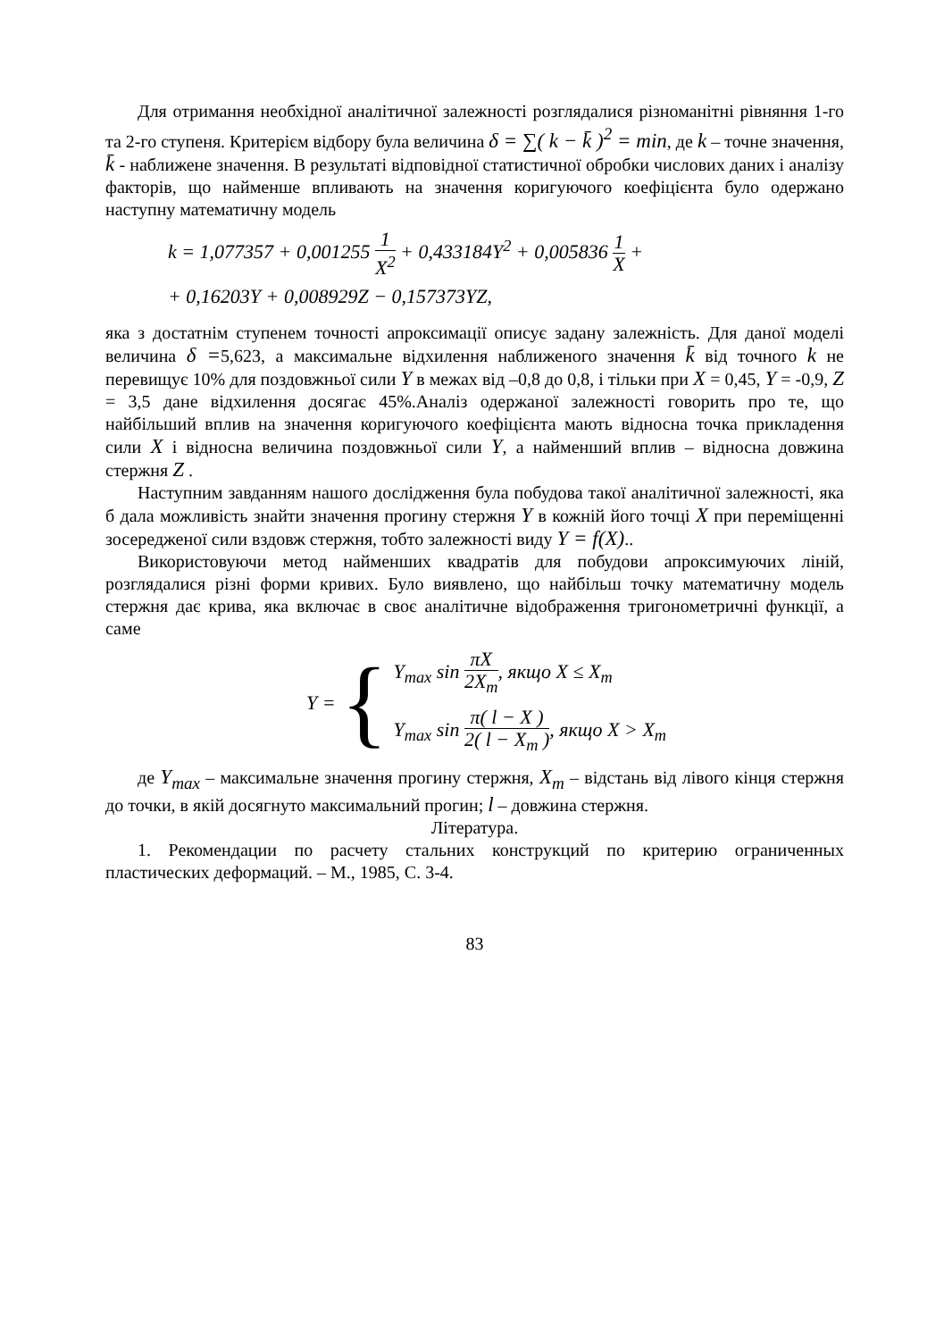Для отримання необхідної аналітичної залежності розглядалися різноманітні рівняння 1-го та 2-го ступеня. Критерієм відбору була величина δ = ∑( k − k̄ )<sup>2</sup> = min, де k – точне значення, k̄ - наближене значення. В результаті відповідної статистичної обробки числових даних і аналізу факторів, що найменше впливають на значення коригуючого коефіцієнта було одержано наступну математичну модель
k = 1,077357 + 0,001255 1 X<sup>2</sup> + 0,433184Y<sup>2</sup> + 0,005836 1 X +
+ 0,16203Y + 0,008929Z − 0,157373YZ,
яка з достатнім ступенем точності апроксимації описує задану залежність. Для даної моделі величина δ =5,623, а максимальне відхилення наближеного значення k̄ від точного k не перевищує 10% для поздовжньої сили Y в межах від –0,8 до 0,8, і тільки при X = 0,45, Y = -0,9, Z = 3,5 дане відхилення досягає 45%.Аналіз одержаної залежності говорить про те, що найбільший вплив на значення коригуючого коефіцієнта мають відносна точка прикладення сили X і відносна величина поздовжньої сили Y, а найменший вплив – відносна довжина стержня Z .
Наступним завданням нашого дослідження була побудова такої аналітичної залежності, яка б дала можливість знайти значення прогину стержня Y в кожній його точці X при переміщенні зосередженої сили вздовж стержня, тобто залежності виду Y = f(X)..
Використовуючи метод найменших квадратів для побудови апроксимуючих ліній, розглядалися різні форми кривих. Було виявлено, що найбільш точку математичну модель стержня дає крива, яка включає в своє аналітичне відображення тригонометричні функції, а саме
Y = {
Y<sub>max</sub> sin πX 2X<sub>m</sub>, якщо X ≤ X<sub>m</sub>
Y<sub>max</sub> sin π( l − X ) 2( l − X<sub>m</sub> ), якщо X > X<sub>m</sub>
де Y<sub>max</sub> – максимальне значення прогину стержня, X<sub>m</sub> – відстань від лівого кінця стержня до точки, в якій досягнуто максимальний прогин; l – довжина стержня.
Література.
1. Рекомендации по расчету стальних конструкций по критерию ограниченных пластических деформаций. – М., 1985, С. 3-4.
83